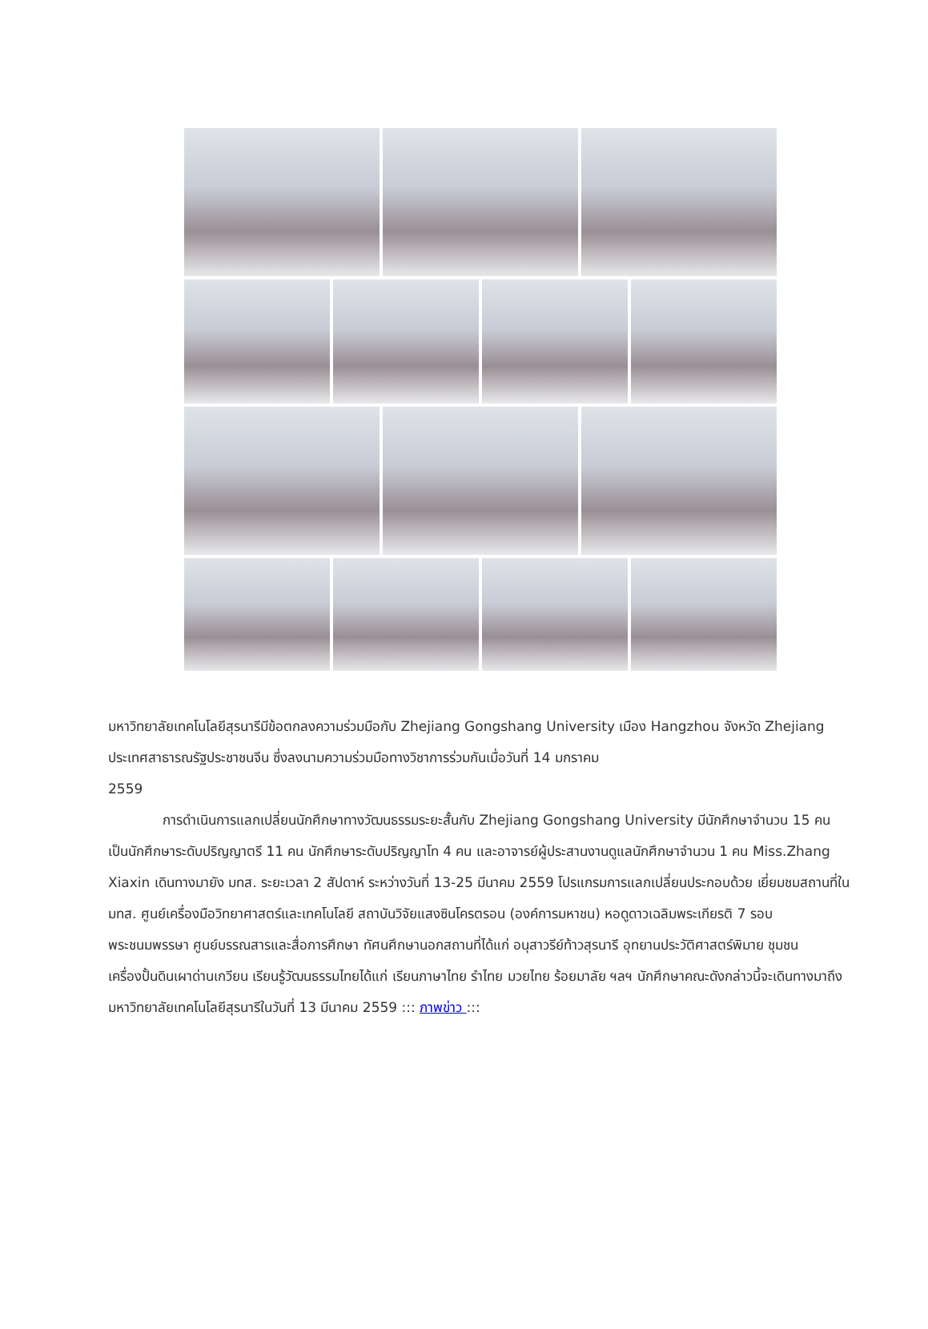มหาวิทยาลัยเทคโนโลยีสุรนารีมีข้อตกลงความร่วมมือกับ Zhejiang Gongshang University เมือง Hangzhou จังหวัด Zhejiang ประเทศสาธารณรัฐประชาชนจีน ซึ่งลงนามความร่วมมือทางวิชาการร่วมกันเมื่อวันที่ 14 มกราคม
2559
การดำเนินการแลกเปลี่ยนนักศึกษาทางวัฒนธรรมระยะสั้นกับ Zhejiang Gongshang University มีนักศึกษาจำนวน 15 คน เป็นนักศึกษาระดับปริญญาตรี 11 คน นักศึกษาระดับปริญญาโท 4 คน และอาจารย์ผู้ประสานงานดูแลนักศึกษาจำนวน 1 คน Miss.Zhang Xiaxin เดินทางมายัง มทส. ระยะเวลา 2 สัปดาห์ ระหว่างวันที่ 13-25 มีนาคม 2559 โปรแกรมการแลกเปลี่ยนประกอบด้วย เยี่ยมชมสถานที่ใน มทส. ศูนย์เครื่องมือวิทยาศาสตร์และเทคโนโลยี สถาบันวิจัยแสงซินโครตรอน (องค์การมหาชน) หอดูดาวเฉลิมพระเกียรติ 7 รอบ พระชนมพรรษา ศูนย์บรรณสารและสื่อการศึกษา ทัศนศึกษานอกสถานที่ได้แก่ อนุสาวรีย์ท้าวสุรนารี อุทยานประวัติศาสตร์พิมาย ชุมชนเครื่องปั้นดินเผาด่านเกวียน เรียนรู้วัฒนธรรมไทยได้แก่ เรียนภาษาไทย รำไทย มวยไทย ร้อยมาลัย ฯลฯ นักศึกษาคณะดังกล่าวนี้จะเดินทางมาถึงมหาวิทยาลัยเทคโนโลยีสุรนารีในวันที่ 13 มีนาคม 2559 ::: ภาพข่าว :::